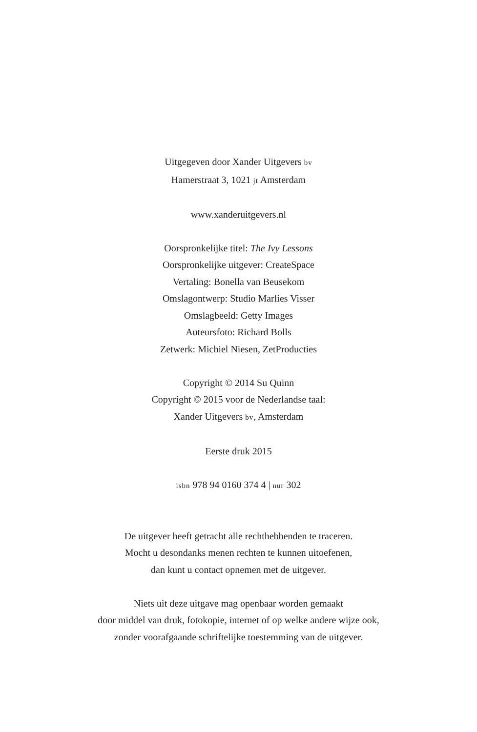Uitgegeven door Xander Uitgevers bv
Hamerstraat 3, 1021 jt Amsterdam
www.xanderuitgevers.nl
Oorspronkelijke titel: The Ivy Lessons
Oorspronkelijke uitgever: CreateSpace
Vertaling: Bonella van Beusekom
Omslagontwerp: Studio Marlies Visser
Omslagbeeld: Getty Images
Auteursfoto: Richard Bolls
Zetwerk: Michiel Niesen, ZetProducties
Copyright © 2014 Su Quinn
Copyright © 2015 voor de Nederlandse taal:
Xander Uitgevers bv, Amsterdam
Eerste druk 2015
isbn 978 94 0160 374 4 | nur 302
De uitgever heeft getracht alle rechthebbenden te traceren.
Mocht u desondanks menen rechten te kunnen uitoefenen,
dan kunt u contact opnemen met de uitgever.
Niets uit deze uitgave mag openbaar worden gemaakt
door middel van druk, fotokopie, internet of op welke andere wijze ook,
zonder voorafgaande schriftelijke toestemming van de uitgever.